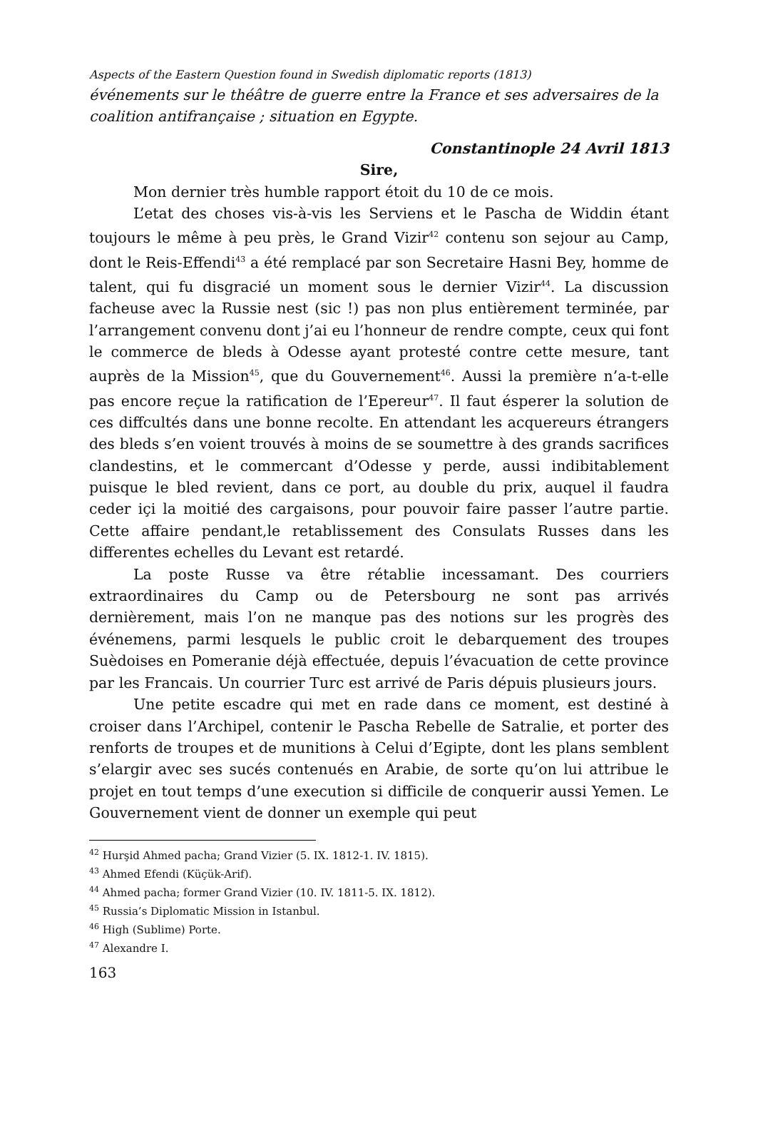Aspects of the Eastern Question found in Swedish diplomatic reports (1813)
événements sur le théâtre de guerre entre la France et ses adversaires de la coalition antifrançaise ; situation en Egypte.
Constantinople 24 Avril 1813
Sire,
Mon dernier très humble rapport étoit du 10 de ce mois.
L’etat des choses vis-à-vis les Serviens et le Pascha de Widdin étant toujours le même à peu près, le Grand Vizir<sup>42</sup> contenu son sejour au Camp, dont le Reis-Effendi<sup>43</sup> a été remplacé par son Secretaire Hasni Bey, homme de talent, qui fu disgracié un moment sous le dernier Vizir<sup>44</sup>. La discussion facheuse avec la Russie nest (sic !) pas non plus entièrement terminée, par l’arrangement convenu dont j’ai eu l’honneur de rendre compte, ceux qui font le commerce de bleds à Odesse ayant protesté contre cette mesure, tant auprès de la Mission<sup>45</sup>, que du Gouvernement<sup>46</sup>. Aussi la première n’a-t-elle pas encore reçue la ratification de l’Epereur<sup>47</sup>. Il faut ésperer la solution de ces diffcultés dans une bonne recolte. En attendant les acquereurs étrangers des bleds s’en voient trouvés à moins de se soumettre à des grands sacrifices clandestins, et le commercant d’Odesse y perde, aussi indibitablement puisque le bled revient, dans ce port, au double du prix, auquel il faudra ceder içi la moitié des cargaisons, pour pouvoir faire passer l’autre partie. Cette affaire pendant,le retablissement des Consulats Russes dans les differentes echelles du Levant est retardé.
La poste Russe va être rétablie incessamant. Des courriers extraordinaires du Camp ou de Petersbourg ne sont pas arrivés dernièrement, mais l’on ne manque pas des notions sur les progrès des événemens, parmi lesquels le public croit le debarquement des troupes Suèdoises en Pomeranie déjà effectuée, depuis l’évacuation de cette province par les Francais. Un courrier Turc est arrivé de Paris dépuis plusieurs jours.
Une petite escadre qui met en rade dans ce moment, est destiné à croiser dans l’Archipel, contenir le Pascha Rebelle de Satralie, et porter des renforts de troupes et de munitions à Celui d’Egipte, dont les plans semblent s’elargir avec ses sucés contenués en Arabie, de sorte qu’on lui attribue le projet en tout temps d’une execution si difficile de conquerir aussi Yemen. Le Gouvernement vient de donner un exemple qui peut
<sup>42</sup> Hurşid Ahmed pacha; Grand Vizier (5. IX. 1812-1. IV. 1815).
<sup>43</sup> Ahmed Efendi (Küçük-Arif).
<sup>44</sup> Ahmed pacha; former Grand Vizier (10. IV. 1811-5. IX. 1812).
<sup>45</sup> Russia’s Diplomatic Mission in Istanbul.
<sup>46</sup> High (Sublime) Porte.
<sup>47</sup> Alexandre I.
163